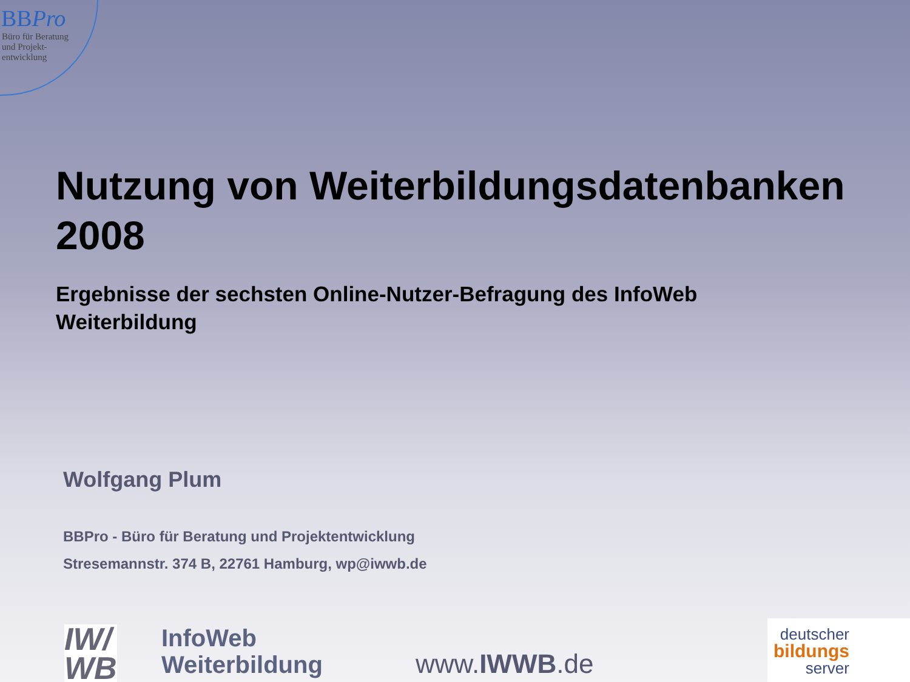BBPro
Büro für Beratung
und Projekt-
entwicklung
Nutzung von Weiterbildungsdatenbanken
2008
Ergebnisse der sechsten Online-Nutzer-Befragung des InfoWeb
Weiterbildung
Wolfgang Plum
BBPro - Büro für Beratung und Projektentwicklung
Stresemannstr. 374 B, 22761 Hamburg, wp@iwwb.de
IW/
WB
InfoWeb
Weiterbildung
www.IWWB.de
deutscher
bildungs
server